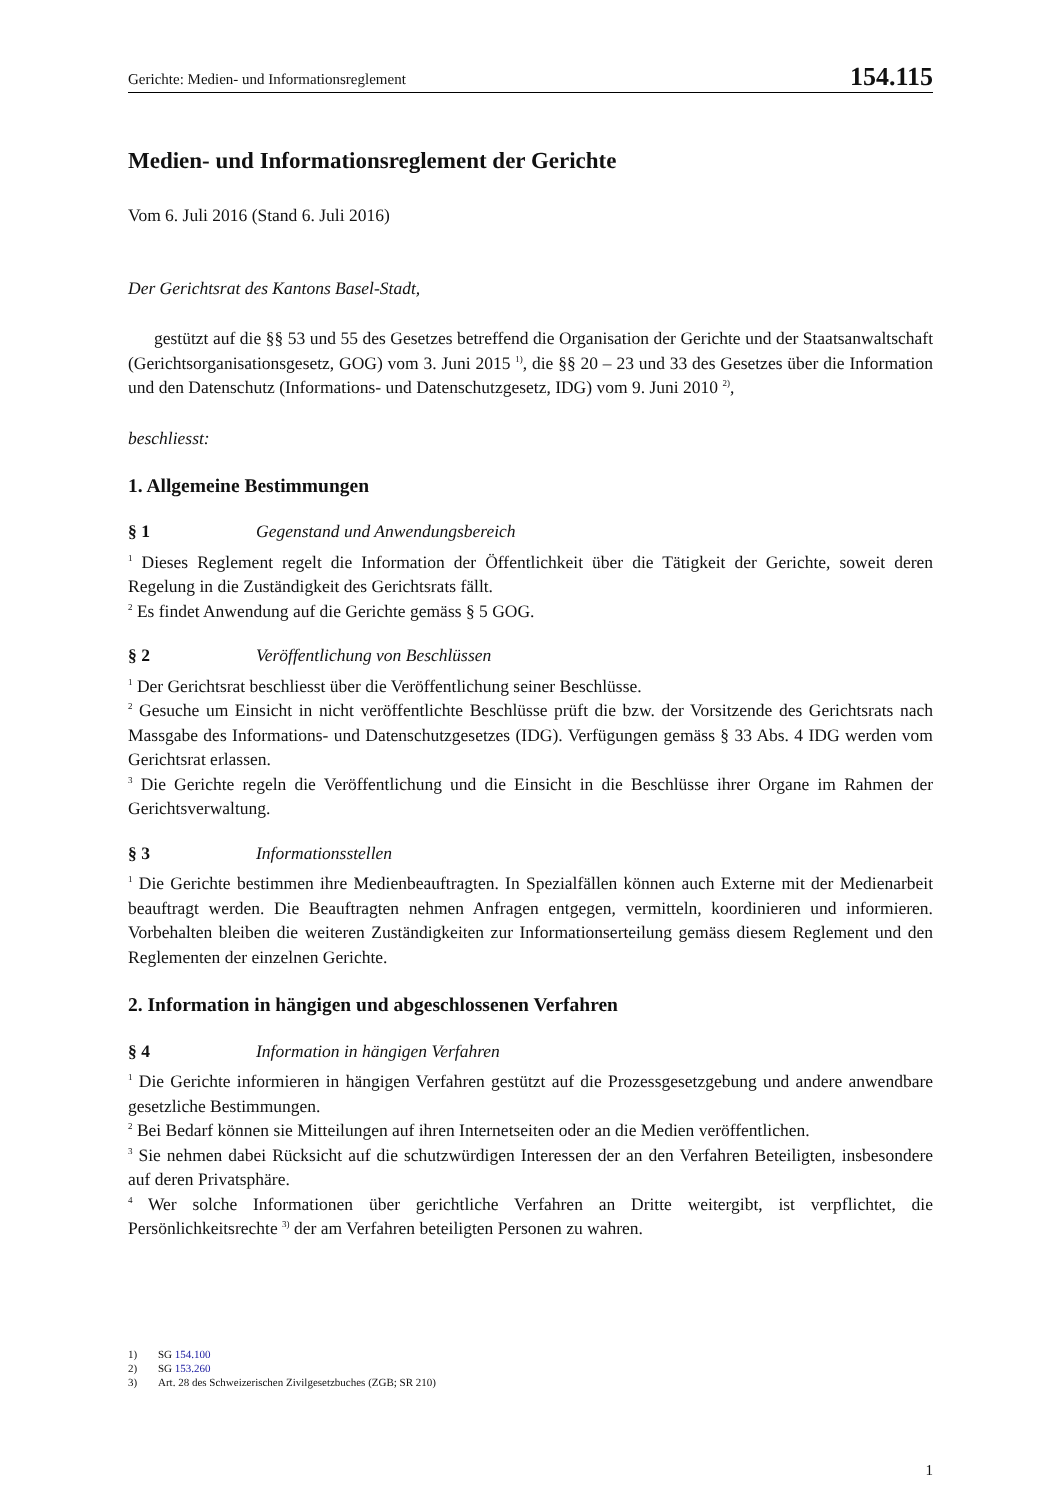Gerichte: Medien- und Informationsreglement 154.115
Medien- und Informationsreglement der Gerichte
Vom 6. Juli 2016 (Stand 6. Juli 2016)
Der Gerichtsrat des Kantons Basel-Stadt,
gestützt auf die §§ 53 und 55 des Gesetzes betreffend die Organisation der Gerichte und der Staatsanwaltschaft (Gerichtsorganisationsgesetz, GOG) vom 3. Juni 2015 <sup>1)</sup>, die §§ 20 – 23 und 33 des Gesetzes über die Information und den Datenschutz (Informations- und Datenschutzgesetz, IDG) vom 9. Juni 2010 <sup>2)</sup>,
beschliesst:
1. Allgemeine Bestimmungen
§ 1 Gegenstand und Anwendungsbereich
<sup>1</sup> Dieses Reglement regelt die Information der Öffentlichkeit über die Tätigkeit der Gerichte, soweit deren Regelung in die Zuständigkeit des Gerichtsrats fällt.
<sup>2</sup> Es findet Anwendung auf die Gerichte gemäss § 5 GOG.
§ 2 Veröffentlichung von Beschlüssen
<sup>1</sup> Der Gerichtsrat beschliesst über die Veröffentlichung seiner Beschlüsse.
<sup>2</sup> Gesuche um Einsicht in nicht veröffentlichte Beschlüsse prüft die bzw. der Vorsitzende des Gerichtsrats nach Massgabe des Informations- und Datenschutzgesetzes (IDG). Verfügungen gemäss § 33 Abs. 4 IDG werden vom Gerichtsrat erlassen.
<sup>3</sup> Die Gerichte regeln die Veröffentlichung und die Einsicht in die Beschlüsse ihrer Organe im Rahmen der Gerichtsverwaltung.
§ 3 Informationsstellen
<sup>1</sup> Die Gerichte bestimmen ihre Medienbeauftragten. In Spezialfällen können auch Externe mit der Medienarbeit beauftragt werden. Die Beauftragten nehmen Anfragen entgegen, vermitteln, koordinieren und informieren. Vorbehalten bleiben die weiteren Zuständigkeiten zur Informationserteilung gemäss diesem Reglement und den Reglementen der einzelnen Gerichte.
2. Information in hängigen und abgeschlossenen Verfahren
§ 4 Information in hängigen Verfahren
<sup>1</sup> Die Gerichte informieren in hängigen Verfahren gestützt auf die Prozessgesetzgebung und andere anwendbare gesetzliche Bestimmungen.
<sup>2</sup> Bei Bedarf können sie Mitteilungen auf ihren Internetseiten oder an die Medien veröffentlichen.
<sup>3</sup> Sie nehmen dabei Rücksicht auf die schutzwürdigen Interessen der an den Verfahren Beteiligten, insbesondere auf deren Privatsphäre.
<sup>4</sup> Wer solche Informationen über gerichtliche Verfahren an Dritte weitergibt, ist verpflichtet, die Persönlichkeitsrechte <sup>3)</sup> der am Verfahren beteiligten Personen zu wahren.
1) SG 154.100
2) SG 153.260
3) Art. 28 des Schweizerischen Zivilgesetzbuches (ZGB; SR 210)
1